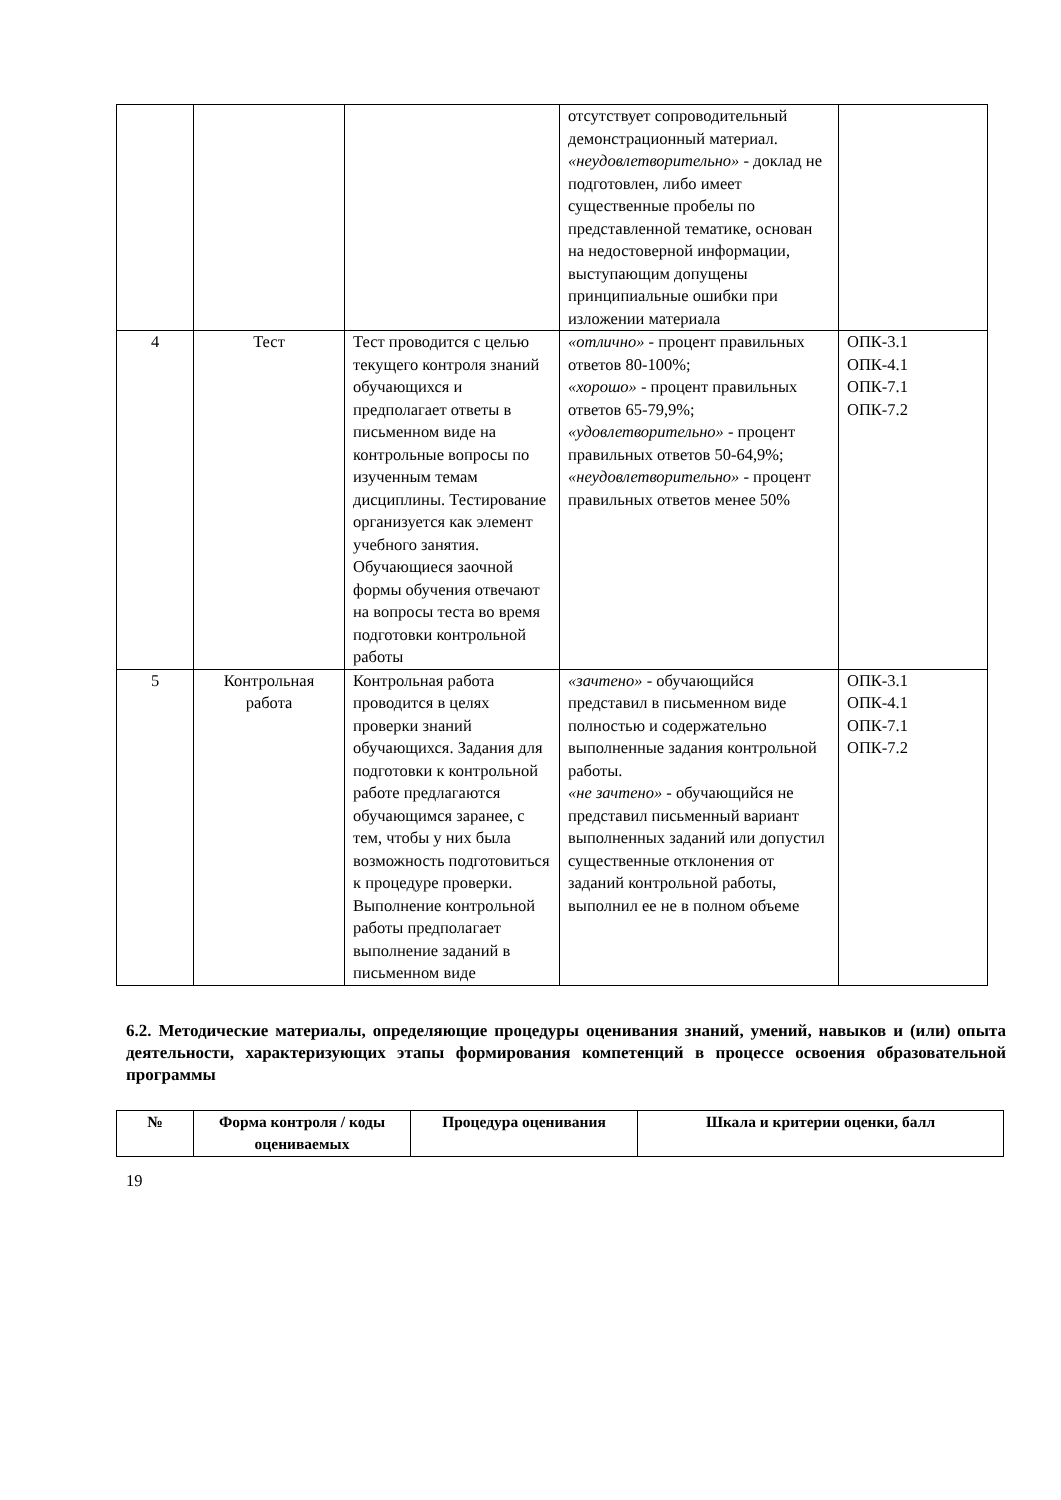| | | | отсутствует сопроводительный демонстрационный материал. «неудовлетворительно» - доклад не подготовлен, либо имеет существенные пробелы по представленной тематике, основан на недостоверной информации, выступающим допущены принципиальные ошибки при изложении материала | |
| 4 | Тест | Тест проводится с целью текущего контроля знаний обучающихся и предполагает ответы в письменном виде на контрольные вопросы по изученным темам дисциплины. Тестирование организуется как элемент учебного занятия. Обучающиеся заочной формы обучения отвечают на вопросы теста во время подготовки контрольной работы | «отлично» - процент правильных ответов 80-100%; «хорошо» - процент правильных ответов 65-79,9%; «удовлетворительно» - процент правильных ответов 50-64,9%; «неудовлетворительно» - процент правильных ответов менее 50% | ОПК-3.1 ОПК-4.1 ОПК-7.1 ОПК-7.2 |
| 5 | Контрольная работа | Контрольная работа проводится в целях проверки знаний обучающихся. Задания для подготовки к контрольной работе предлагаются обучающимся заранее, с тем, чтобы у них была возможность подготовиться к процедуре проверки. Выполнение контрольной работы предполагает выполнение заданий в письменном виде | «зачтено» - обучающийся представил в письменном виде полностью и содержательно выполненные задания контрольной работы. «не зачтено» - обучающийся не представил письменный вариант выполненных заданий или допустил существенные отклонения от заданий контрольной работы, выполнил ее не в полном объеме | ОПК-3.1 ОПК-4.1 ОПК-7.1 ОПК-7.2 |
6.2. Методические материалы, определяющие процедуры оценивания знаний, умений, навыков и (или) опыта деятельности, характеризующих этапы формирования компетенций в процессе освоения образовательной программы
| № | Форма контроля / коды оцениваемых | Процедура оценивания | Шкала и критерии оценки, балл |
| --- | --- | --- | --- |
19